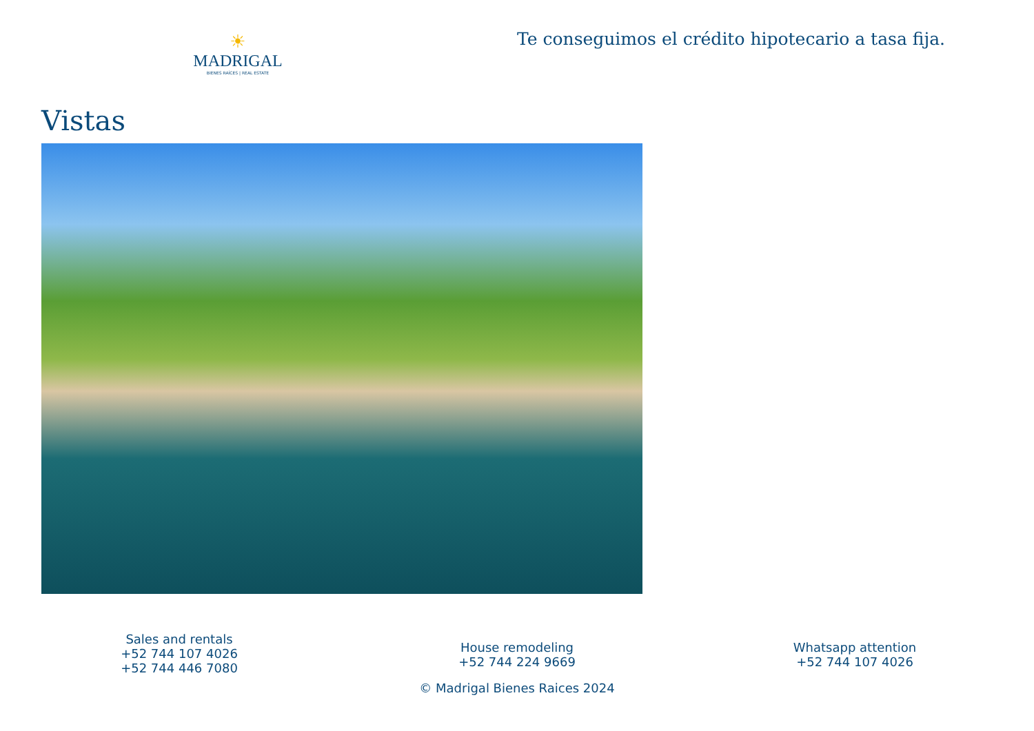☀
MADRIGAL
BIENES RAÍCES | REAL ESTATE
Te conseguimos el crédito hipotecario a tasa fija.
Vistas
Sales and rentals
+52 744 107 4026
+52 744 446 7080
House remodeling
+52 744 224 9669
Whatsapp attention
+52 744 107 4026
© Madrigal Bienes Raices 2024